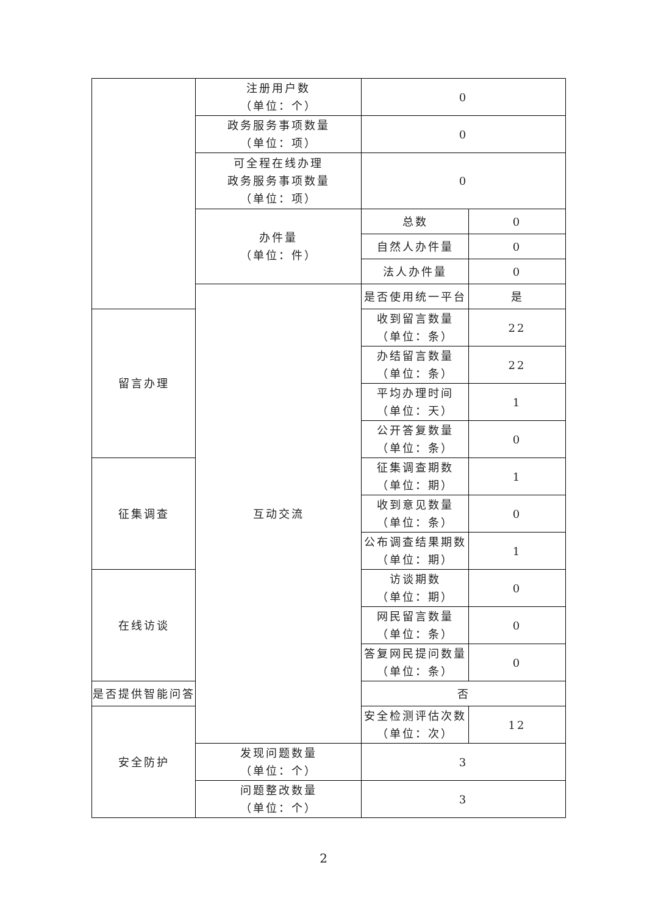| | 注册用户数 （单位：个） | 0 | |
| | 政务服务事项数量 （单位：项） | 0 | |
| | 可全程在线办理 政务服务事项数量 （单位：项） | 0 | |
| | 办件量 （单位：件） | 总数 | 0 |
| | | 自然人办件量 | 0 |
| | | 法人办件量 | 0 |
| | 互动交流 | 是否使用统一平台 | 是 |
| 留言办理 | | 收到留言数量 （单位：条） | 22 |
| | | 办结留言数量 （单位：条） | 22 |
| | | 平均办理时间 （单位：天） | 1 |
| | | 公开答复数量 （单位：条） | 0 |
| 征集调查 | | 征集调查期数 （单位：期） | 1 |
| | | 收到意见数量 （单位：条） | 0 |
| | | 公布调查结果期数 （单位：期） | 1 |
| 在线访谈 | | 访谈期数 （单位：期） | 0 |
| | | 网民留言数量 （单位：条） | 0 |
| | | 答复网民提问数量 （单位：条） | 0 |
| 是否提供智能问答 | | 否 | |
| 安全防护 | | 安全检测评估次数 （单位：次） | 12 |
| | 发现问题数量 （单位：个） | 3 | |
| | 问题整改数量 （单位：个） | 3 | |
2